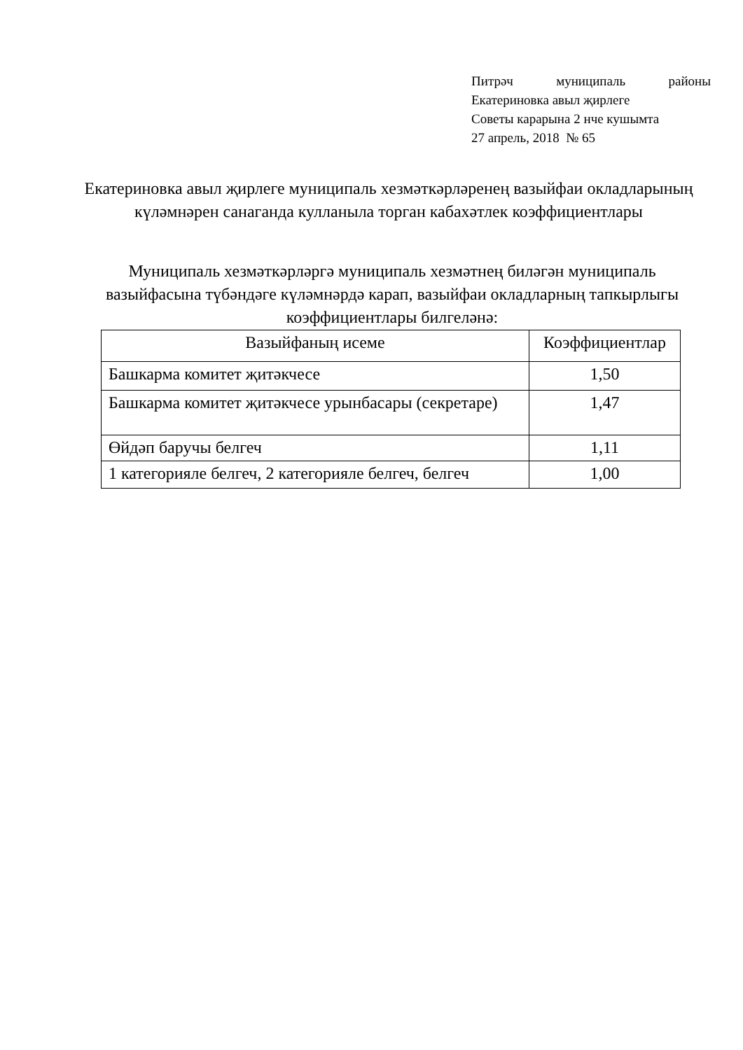Питрәч муниципаль районы
Екатериновка авыл җирлеге
Советы карарына 2 нче кушымта
27 апрель, 2018 № 65
Екатериновка авыл җирлеге муниципаль хезмәткәрләренең вазыйфаи окладларының күләмнәрен санаганда кулланыла торган кабахәтлек коэффициентлары
Муниципаль хезмәткәрләргә муниципаль хезмәтнең биләгән муниципаль вазыйфасына түбәндәге күләмнәрдә карап, вазыйфаи окладларның тапкырлыгы коэффициентлары билгеләнә:
| Вазыйфаның исеме | Коэффициентлар |
| --- | --- |
| Башкарма комитет җитәкчесе | 1,50 |
| Башкарма комитет җитәкчесе урынбасары (секретаре) | 1,47 |
| Өйдәп баручы белгеч | 1,11 |
| 1 категорияле белгеч, 2 категорияле белгеч, белгеч | 1,00 |